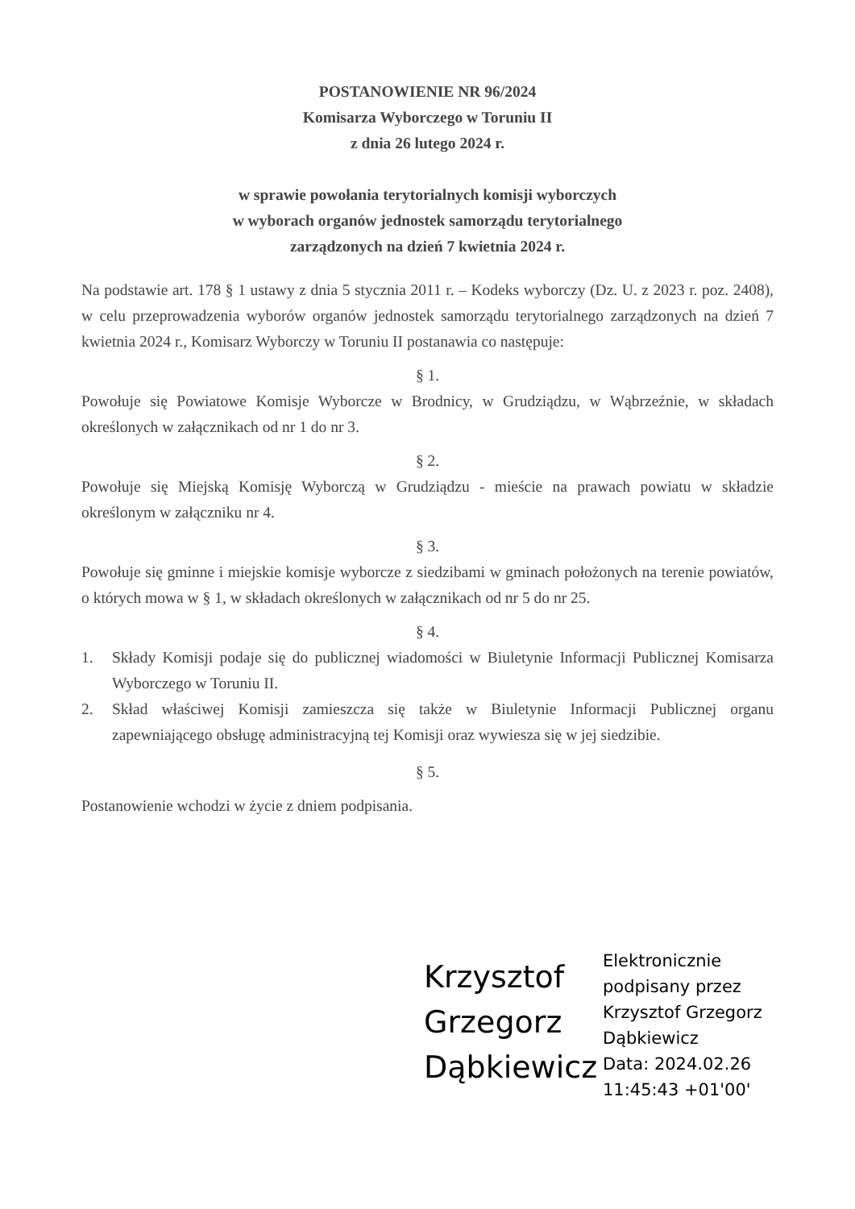POSTANOWIENIE NR 96/2024
Komisarza Wyborczego w Toruniu II
z dnia 26 lutego 2024 r.
w sprawie powołania terytorialnych komisji wyborczych
w wyborach organów jednostek samorządu terytorialnego
zarządzonych na dzień 7 kwietnia 2024 r.
Na podstawie art. 178 § 1 ustawy z dnia 5 stycznia 2011 r. – Kodeks wyborczy (Dz. U. z 2023 r. poz. 2408), w celu przeprowadzenia wyborów organów jednostek samorządu terytorialnego zarządzonych na dzień 7 kwietnia 2024 r., Komisarz Wyborczy w Toruniu II postanawia co następuje:
§ 1.
Powołuje się Powiatowe Komisje Wyborcze w Brodnicy, w Grudziądzu, w Wąbrzeźnie, w składach określonych w załącznikach od nr 1 do nr 3.
§ 2.
Powołuje się Miejską Komisję Wyborczą w Grudziądzu - mieście na prawach powiatu w składzie określonym w załączniku nr 4.
§ 3.
Powołuje się gminne i miejskie komisje wyborcze z siedzibami w gminach położonych na terenie powiatów, o których mowa w § 1, w składach określonych w załącznikach od nr 5 do nr 25.
§ 4.
1. Składy Komisji podaje się do publicznej wiadomości w Biuletynie Informacji Publicznej Komisarza Wyborczego w Toruniu II.
2. Skład właściwej Komisji zamieszcza się także w Biuletynie Informacji Publicznej organu zapewniającego obsługę administracyjną tej Komisji oraz wywiesza się w jej siedzibie.
§ 5.
Postanowienie wchodzi w życie z dniem podpisania.
Krzysztof Grzegorz Dąbkiewicz
Elektronicznie
podpisany przez
Krzysztof Grzegorz
Dąbkiewicz
Data: 2024.02.26
11:45:43 +01'00'